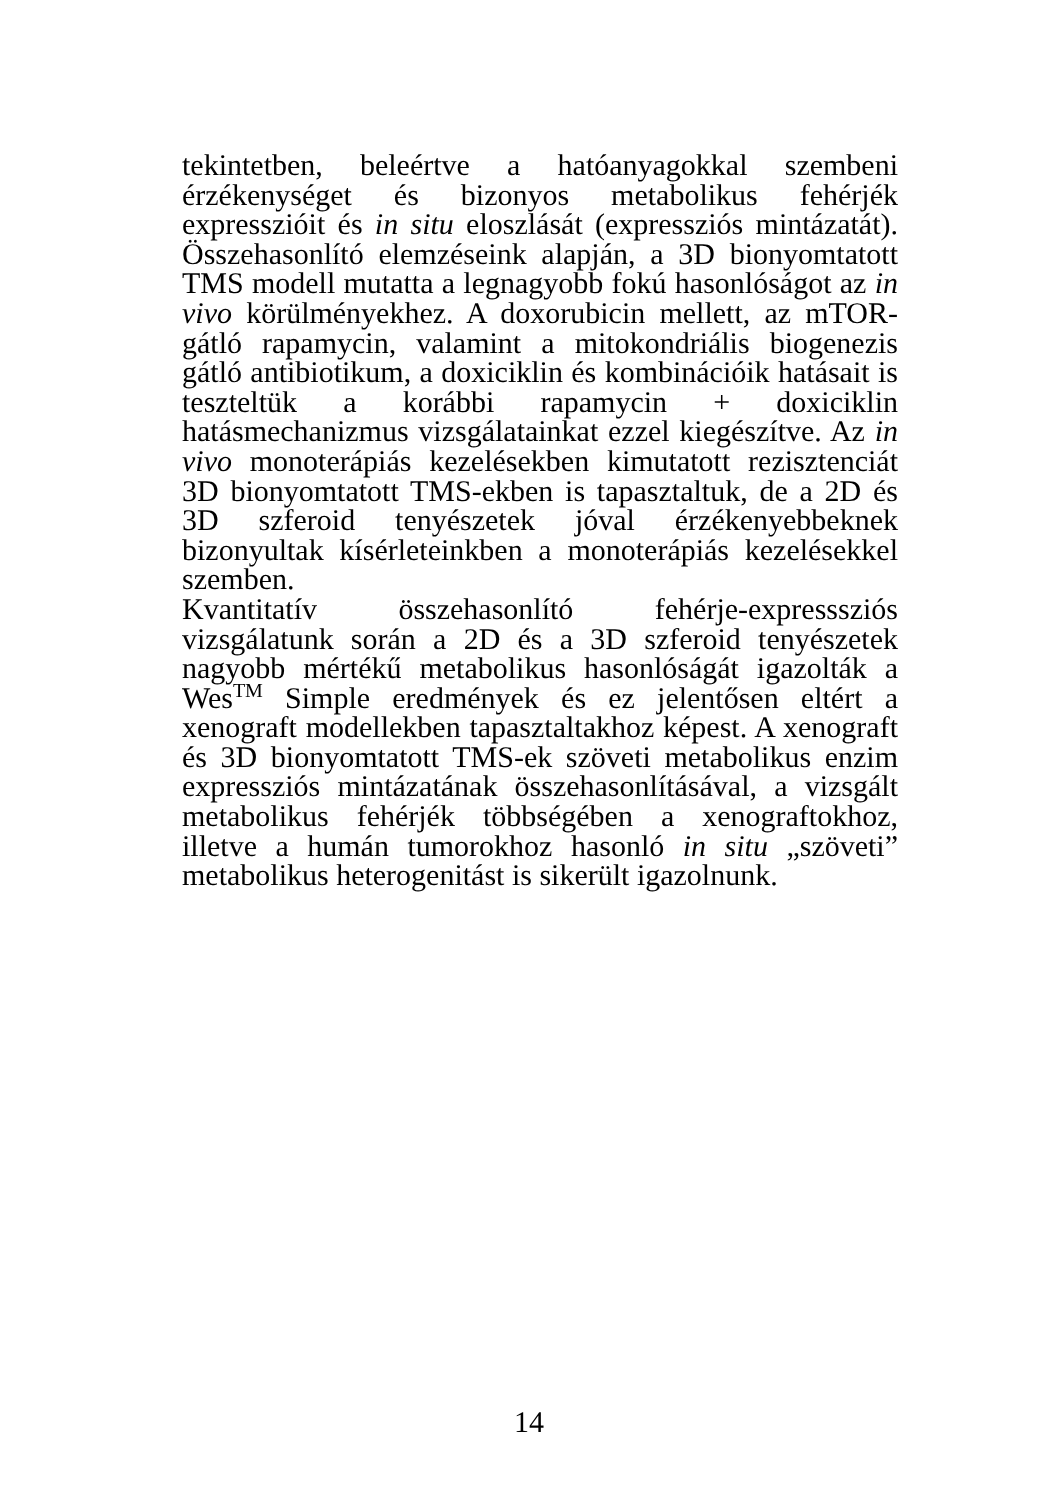tekintetben, beleértve a hatóanyagokkal szembeni érzékenységet és bizonyos metabolikus fehérjék expresszióit és in situ eloszlását (expressziós mintázatát). Összehasonlító elemzéseink alapján, a 3D bionyomtatott TMS modell mutatta a legnagyobb fokú hasonlóságot az in vivo körülményekhez. A doxorubicin mellett, az mTOR-gátló rapamycin, valamint a mitokondriális biogenezis gátló antibiotikum, a doxiciklin és kombinációik hatásait is teszteltük a korábbi rapamycin + doxiciklin hatásmechanizmus vizsgálatainkat ezzel kiegészítve. Az in vivo monoterápiás kezelésekben kimutatott rezisztenciát 3D bionyomtatott TMS-ekben is tapasztaltuk, de a 2D és 3D szferoid tenyészetek jóval érzékenyebbeknek bizonyultak kísérleteinkben a monoterápiás kezelésekkel szemben.
Kvantitatív összehasonlító fehérje-expresssziós vizsgálatunk során a 2D és a 3D szferoid tenyészetek nagyobb mértékű metabolikus hasonlóságát igazolták a Wes<sup>TM</sup> Simple eredmények és ez jelentősen eltért a xenograft modellekben tapasztaltakhoz képest. A xenograft és 3D bionyomtatott TMS-ek szöveti metabolikus enzim expressziós mintázatának összehasonlításával, a vizsgált metabolikus fehérjék többségében a xenograftokhoz, illetve a humán tumorokhoz hasonló in situ „szöveti” metabolikus heterogenitást is sikerült igazolnunk.
14